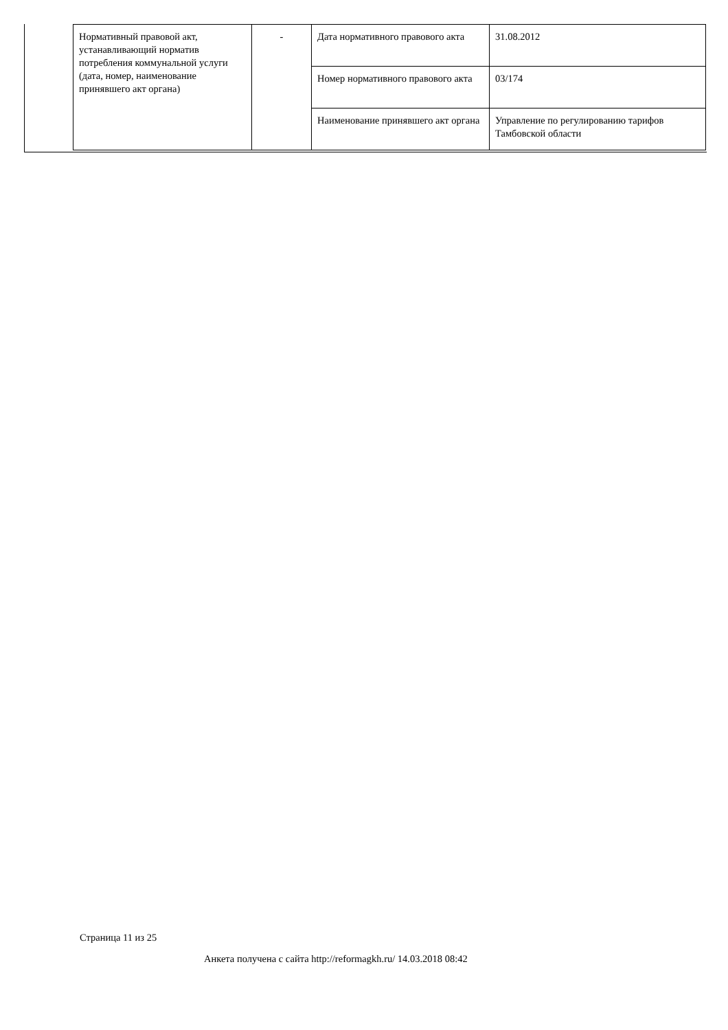| Нормативный правовой акт, устанавливающий норматив потребления коммунальной услуги (дата, номер, наименование принявшего акт органа) | - | Дата нормативного правового акта | 31.08.2012 |
| | | Номер нормативного правового акта | 03/174 |
| | | Наименование принявшего акт органа | Управление по регулированию тарифов Тамбовской области |
Страница 11 из 25
Анкета получена с сайта http://reformagkh.ru/ 14.03.2018 08:42